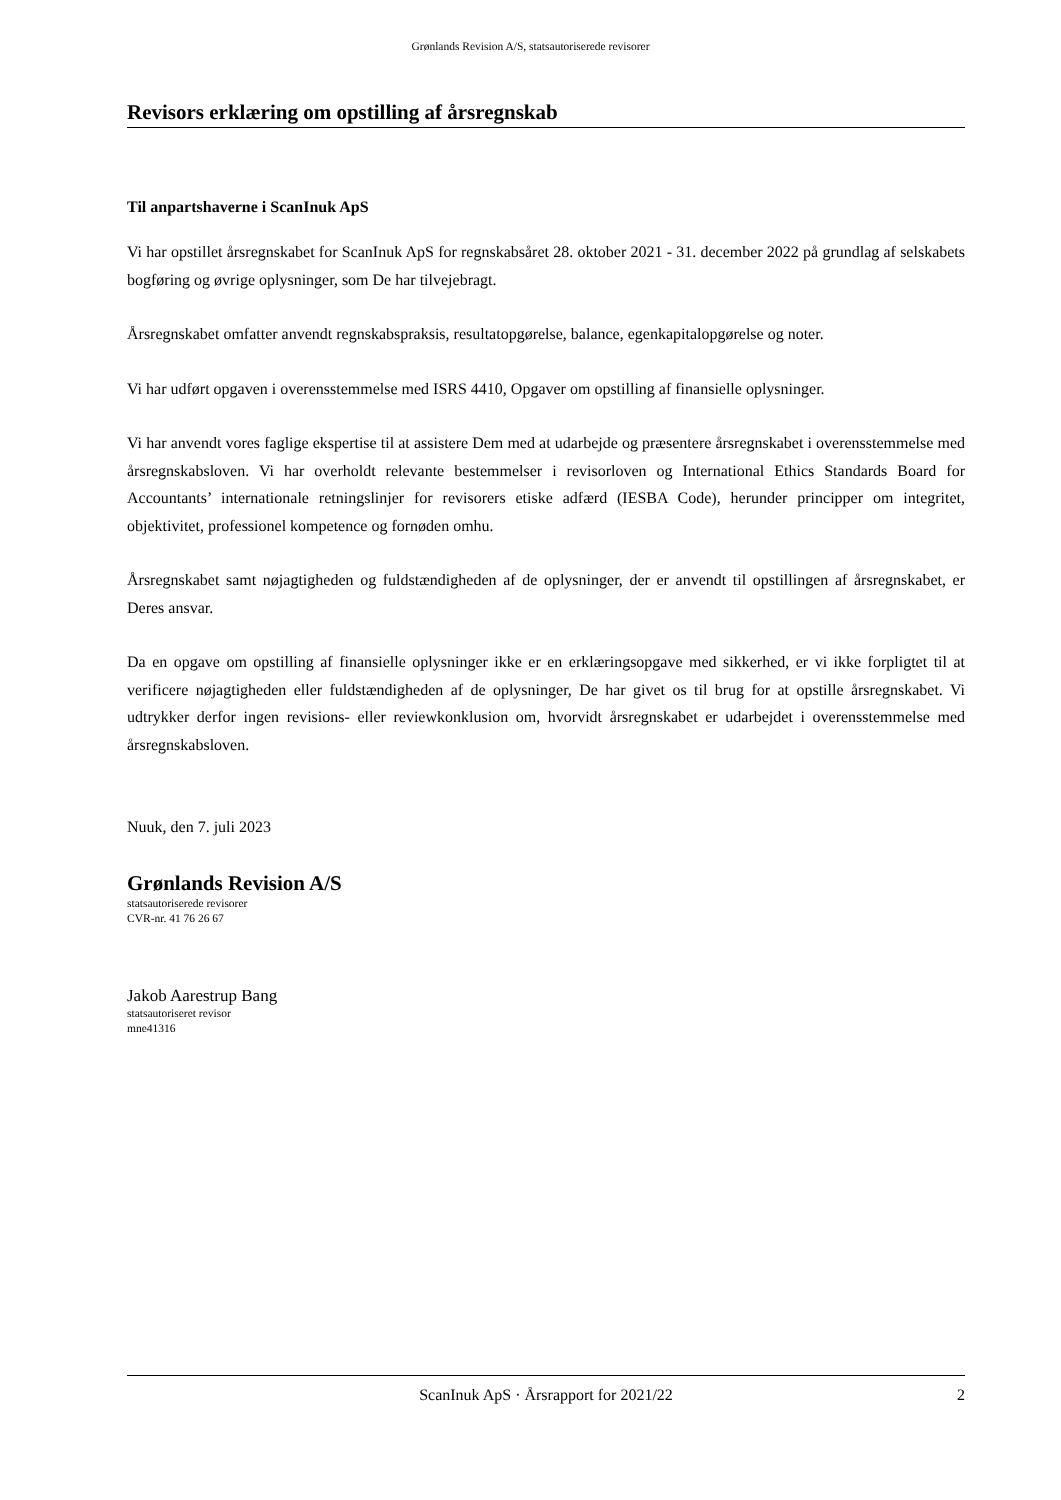Grønlands Revision A/S, statsautoriserede revisorer
Revisors erklæring om opstilling af årsregnskab
Til anpartshaverne i ScanInuk ApS
Vi har opstillet årsregnskabet for ScanInuk ApS for regnskabsåret 28. oktober 2021 - 31. december 2022 på grundlag af selskabets bogføring og øvrige oplysninger, som De har tilvejebragt.
Årsregnskabet omfatter anvendt regnskabspraksis, resultatopgørelse, balance, egenkapitalopgørelse og noter.
Vi har udført opgaven i overensstemmelse med ISRS 4410, Opgaver om opstilling af finansielle oplysninger.
Vi har anvendt vores faglige ekspertise til at assistere Dem med at udarbejde og præsentere årsregnskabet i overensstemmelse med årsregnskabsloven. Vi har overholdt relevante bestemmelser i revisorloven og International Ethics Standards Board for Accountants’ internationale retningslinjer for revisorers etiske adfærd (IESBA Code), herunder principper om integritet, objektivitet, professionel kompetence og fornøden omhu.
Årsregnskabet samt nøjagtigheden og fuldstændigheden af de oplysninger, der er anvendt til opstillingen af årsregnskabet, er Deres ansvar.
Da en opgave om opstilling af finansielle oplysninger ikke er en erklæringsopgave med sikkerhed, er vi ikke forpligtet til at verificere nøjagtigheden eller fuldstændigheden af de oplysninger, De har givet os til brug for at opstille årsregnskabet. Vi udtrykker derfor ingen revisions- eller reviewkonklusion om, hvorvidt årsregnskabet er udarbejdet i overensstemmelse med årsregnskabsloven.
Nuuk, den 7. juli 2023
Grønlands Revision A/S
statsautoriserede revisorer
CVR-nr. 41 76 26 67
Jakob Aarestrup Bang
statsautoriseret revisor
mne41316
ScanInuk ApS · Årsrapport for 2021/22 2